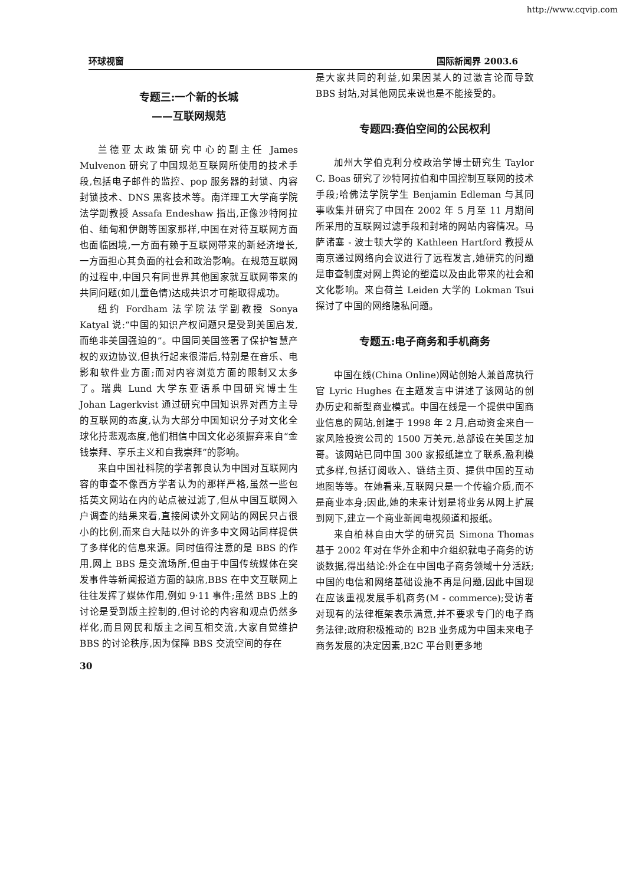http://www.cqvip.com
环球视窗 国际新闻界 2003.6
专题三:一个新的长城
——互联网规范
兰德亚太政策研究中心的副主任 James Mulvenon 研究了中国规范互联网所使用的技术手段,包括电子邮件的监控、pop 服务器的封锁、内容封锁技术、DNS 黑客技术等。南洋理工大学商学院法学副教授 Assafa Endeshaw 指出,正像沙特阿拉伯、缅甸和伊朗等国家那样,中国在对待互联网方面也面临困境,一方面有赖于互联网带来的新经济增长,一方面担心其负面的社会和政治影响。在规范互联网的过程中,中国只有同世界其他国家就互联网带来的共同问题(如儿童色情)达成共识才可能取得成功。
纽约 Fordham 法学院法学副教授 Sonya Katyal 说:“中国的知识产权问题只是受到美国启发,而绝非美国强迫的”。中国同美国签署了保护智慧产权的双边协议,但执行起来很滞后,特别是在音乐、电影和软件业方面;而对内容浏览方面的限制又太多了。瑞典 Lund 大学东亚语系中国研究博士生 Johan Lagerkvist 通过研究中国知识界对西方主导的互联网的态度,认为大部分中国知识分子对文化全球化持悲观态度,他们相信中国文化必须摒弃来自“金钱崇拜、享乐主义和自我崇拜”的影响。
来自中国社科院的学者郭良认为中国对互联网内容的审查不像西方学者认为的那样严格,虽然一些包括英文网站在内的站点被过滤了,但从中国互联网入户调查的结果来看,直接阅读外文网站的网民只占很小的比例,而来自大陆以外的许多中文网站同样提供了多样化的信息来源。同时值得注意的是 BBS 的作用,网上 BBS 是交流场所,但由于中国传统媒体在突发事件等新闻报道方面的缺席,BBS 在中文互联网上往往发挥了媒体作用,例如 9·11 事件;虽然 BBS 上的讨论是受到版主控制的,但讨论的内容和观点仍然多样化,而且网民和版主之间互相交流,大家自觉维护 BBS 的讨论秩序,因为保障 BBS 交流空间的存在
30
是大家共同的利益,如果因某人的过激言论而导致 BBS 封站,对其他网民来说也是不能接受的。
专题四:赛伯空间的公民权利
加州大学伯克利分校政治学博士研究生 Taylor C. Boas 研究了沙特阿拉伯和中国控制互联网的技术手段;哈佛法学院学生 Benjamin Edleman 与其同事收集并研究了中国在 2002 年 5 月至 11 月期间所采用的互联网过滤手段和封堵的网站内容情况。马萨诸塞 - 波士顿大学的 Kathleen Hartford 教授从南京通过网络向会议进行了远程发言,她研究的问题是审查制度对网上舆论的塑造以及由此带来的社会和文化影响。来自荷兰 Leiden 大学的 Lokman Tsui 探讨了中国的网络隐私问题。
专题五:电子商务和手机商务
中国在线(China Online)网站创始人兼首席执行官 Lyric Hughes 在主题发言中讲述了该网站的创办历史和新型商业模式。中国在线是一个提供中国商业信息的网站,创建于 1998 年 2 月,启动资金来自一家风险投资公司的 1500 万美元,总部设在美国芝加哥。该网站已同中国 300 家报纸建立了联系,盈利模式多样,包括订阅收入、链结主页、提供中国的互动地图等等。在她看来,互联网只是一个传输介质,而不是商业本身;因此,她的未来计划是将业务从网上扩展到网下,建立一个商业新闻电视频道和报纸。
来自柏林自由大学的研究员 Simona Thomas 基于 2002 年对在华外企和中介组织就电子商务的访谈数据,得出结论:外企在中国电子商务领域十分活跃;中国的电信和网络基础设施不再是问题,因此中国现在应该重视发展手机商务(M - commerce);受访者对现有的法律框架表示满意,并不要求专门的电子商务法律;政府积极推动的 B2B 业务成为中国未来电子商务发展的决定因素,B2C 平台则更多地